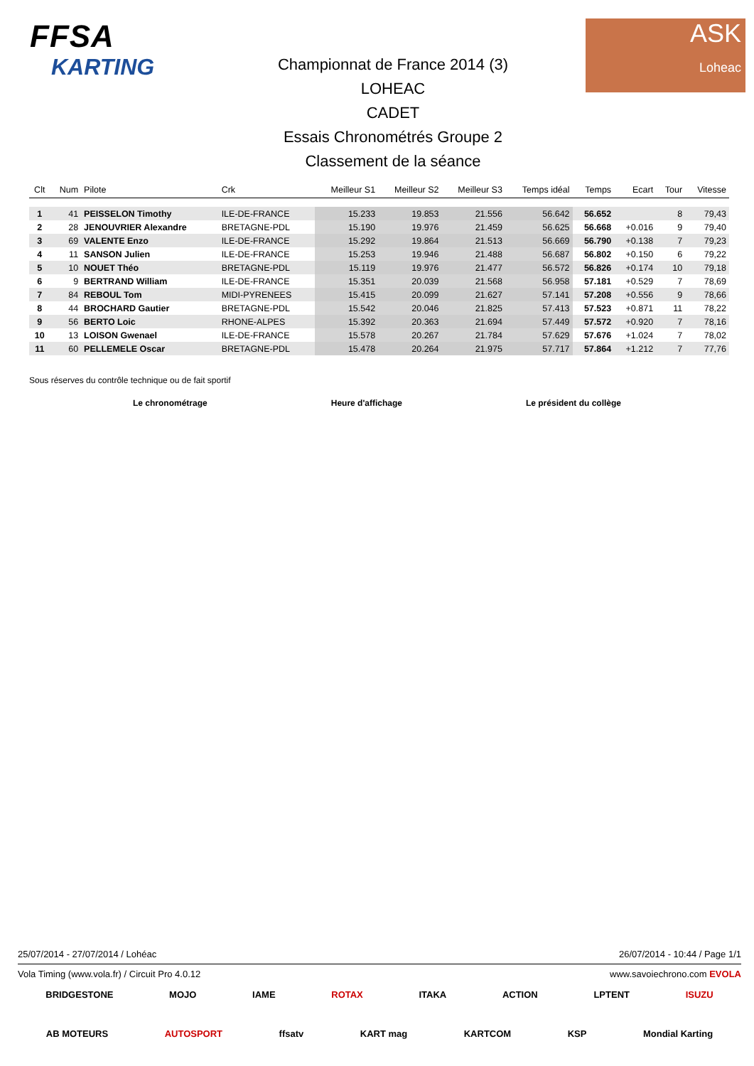FFSA
KARTING
Championnat de France 2014 (3)
LOHEAC
CADET
Essais Chronométrés Groupe 2
Classement de la séance
ASK
Loheac
| Clt | Num | Pilote | Crk | Meilleur S1 | Meilleur S2 | Meilleur S3 | Temps idéal | Temps | Ecart | Tour | Vitesse |
| --- | --- | --- | --- | --- | --- | --- | --- | --- | --- | --- | --- |
| 1 | 41 | PEISSELON Timothy | ILE-DE-FRANCE | 15.233 | 19.853 | 21.556 | 56.642 | 56.652 | | 8 | 79,43 |
| 2 | 28 | JENOUVRIER Alexandre | BRETAGNE-PDL | 15.190 | 19.976 | 21.459 | 56.625 | 56.668 | +0.016 | 9 | 79,40 |
| 3 | 69 | VALENTE Enzo | ILE-DE-FRANCE | 15.292 | 19.864 | 21.513 | 56.669 | 56.790 | +0.138 | 7 | 79,23 |
| 4 | 11 | SANSON Julien | ILE-DE-FRANCE | 15.253 | 19.946 | 21.488 | 56.687 | 56.802 | +0.150 | 6 | 79,22 |
| 5 | 10 | NOUET Théo | BRETAGNE-PDL | 15.119 | 19.976 | 21.477 | 56.572 | 56.826 | +0.174 | 10 | 79,18 |
| 6 | 9 | BERTRAND William | ILE-DE-FRANCE | 15.351 | 20.039 | 21.568 | 56.958 | 57.181 | +0.529 | 7 | 78,69 |
| 7 | 84 | REBOUL Tom | MIDI-PYRENEES | 15.415 | 20.099 | 21.627 | 57.141 | 57.208 | +0.556 | 9 | 78,66 |
| 8 | 44 | BROCHARD Gautier | BRETAGNE-PDL | 15.542 | 20.046 | 21.825 | 57.413 | 57.523 | +0.871 | 11 | 78,22 |
| 9 | 56 | BERTO Loic | RHONE-ALPES | 15.392 | 20.363 | 21.694 | 57.449 | 57.572 | +0.920 | 7 | 78,16 |
| 10 | 13 | LOISON Gwenael | ILE-DE-FRANCE | 15.578 | 20.267 | 21.784 | 57.629 | 57.676 | +1.024 | 7 | 78,02 |
| 11 | 60 | PELLEMELE Oscar | BRETAGNE-PDL | 15.478 | 20.264 | 21.975 | 57.717 | 57.864 | +1.212 | 7 | 77,76 |
Sous réserves du contrôle technique ou de fait sportif
Le chronométrage Heure d'affichage Le président du collège
25/07/2014 - 27/07/2014 / Lohéac 26/07/2014 - 10:44 / Page 1/1
Vola Timing (www.vola.fr) / Circuit Pro 4.0.12 www.savoiechrono.com EVOLA
BRIDGESTONE MOJO IAME ROTAX ITAKA ACTION LPTENT ISUZU
AB MOTEURS AUTOSPORT ffsatv KART mag KARTCOM KSP Mondial Karting